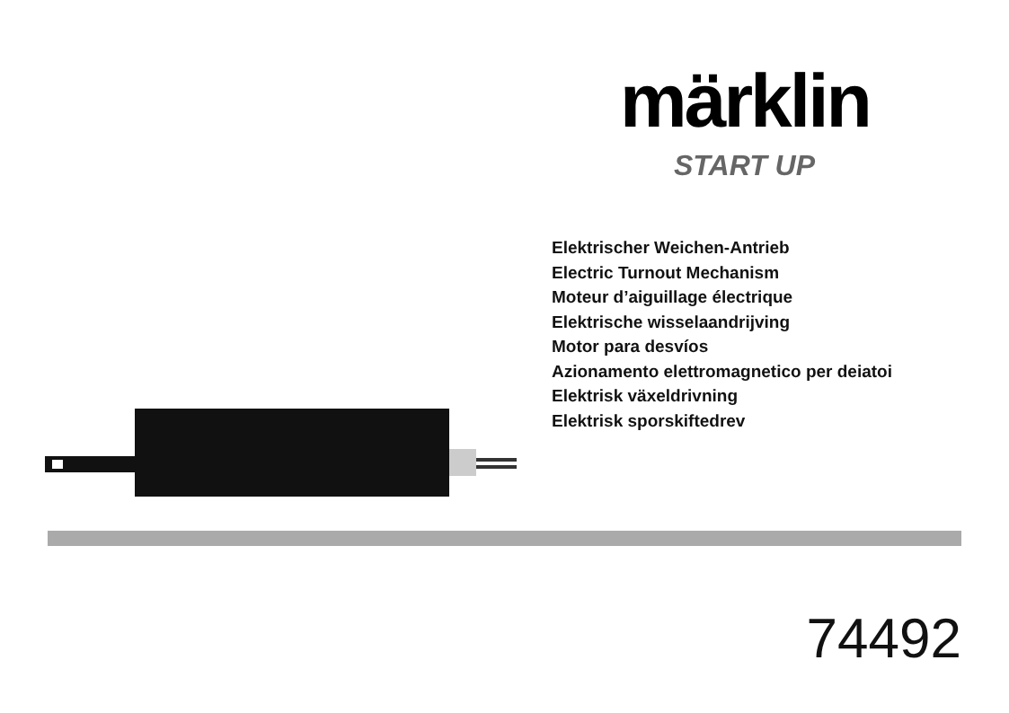märklin
START UP
Elektrischer Weichen-Antrieb
Electric Turnout Mechanism
Moteur d’aiguillage électrique
Elektrische wisselaandrijving
Motor para desvíos
Azionamento elettromagnetico per deiatoi
Elektrisk växeldrivning
Elektrisk sporskiftedrev
74492